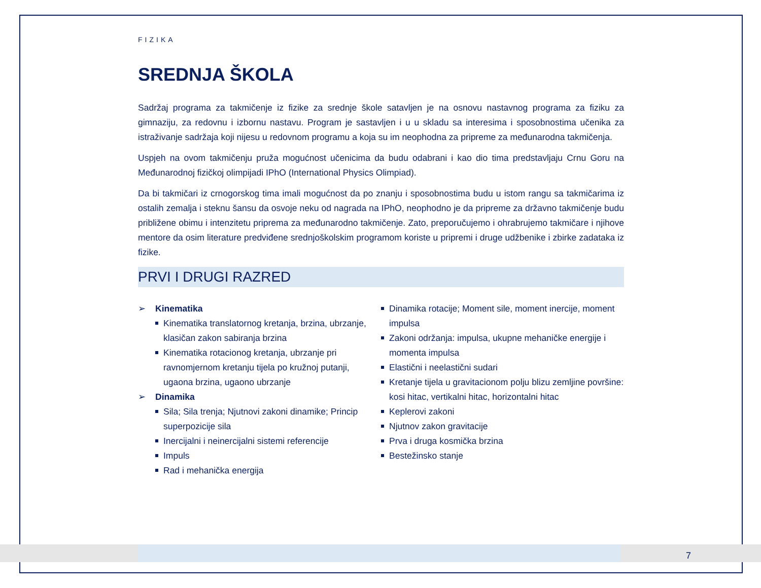FIZIKA
SREDNJA ŠKOLA
Sadržaj programa za takmičenje iz fizike za srednje škole satavljen je na osnovu nastavnog programa za fiziku za gimnaziju, za redovnu i izbornu nastavu. Program je sastavljen i u u skladu sa interesima i sposobnostima učenika za istraživanje sadržaja koji nijesu u redovnom programu a koja su im neophodna za pripreme za međunarodna takmičenja.
Uspjeh na ovom takmičenju pruža mogućnost učenicima da budu odabrani i kao dio tima predstavljaju Crnu Goru na Međunarodnoj fizičkoj olimpijadi IPhO (International Physics Olimpiad).
Da bi takmičari iz crnogorskog tima imali mogućnost da po znanju i sposobnostima budu u istom rangu sa takmičarima iz ostalih zemalja i steknu šansu da osvoje neku od nagrada na IPhO, neophodno je da pripreme za državno takmičenje budu približene obimu i intenzitetu priprema za međunarodno takmičenje. Zato, preporučujemo i ohrabrujemo takmičare i njihove mentore da osim literature predviđene srednjoškolskim programom koriste u pripremi i druge udžbenike i zbirke zadataka iz fizike.
PRVI I DRUGI RAZRED
➢ Kinematika
Kinematika translatornog kretanja, brzina, ubrzanje, klasičan zakon sabiranja brzina
Kinematika rotacionog kretanja, ubrzanje pri ravnomjernom kretanju tijela po kružnoj putanji, ugaona brzina, ugaono ubrzanje
➢ Dinamika
Sila; Sila trenja; Njutnovi zakoni dinamike; Princip superpozicije sila
Inercijalni i neinercijalni sistemi referencije
Impuls
Rad i mehanička energija
Dinamika rotacije; Moment sile, moment inercije, moment impulsa
Zakoni održanja: impulsa, ukupne mehaničke energije i momenta impulsa
Elastični i neelastični sudari
Kretanje tijela u gravitacionom polju blizu zemljine površine: kosi hitac, vertikalni hitac, horizontalni hitac
Keplerovi zakoni
Njutnov zakon gravitacije
Prva i druga kosmička brzina
Bestežinsko stanje
7